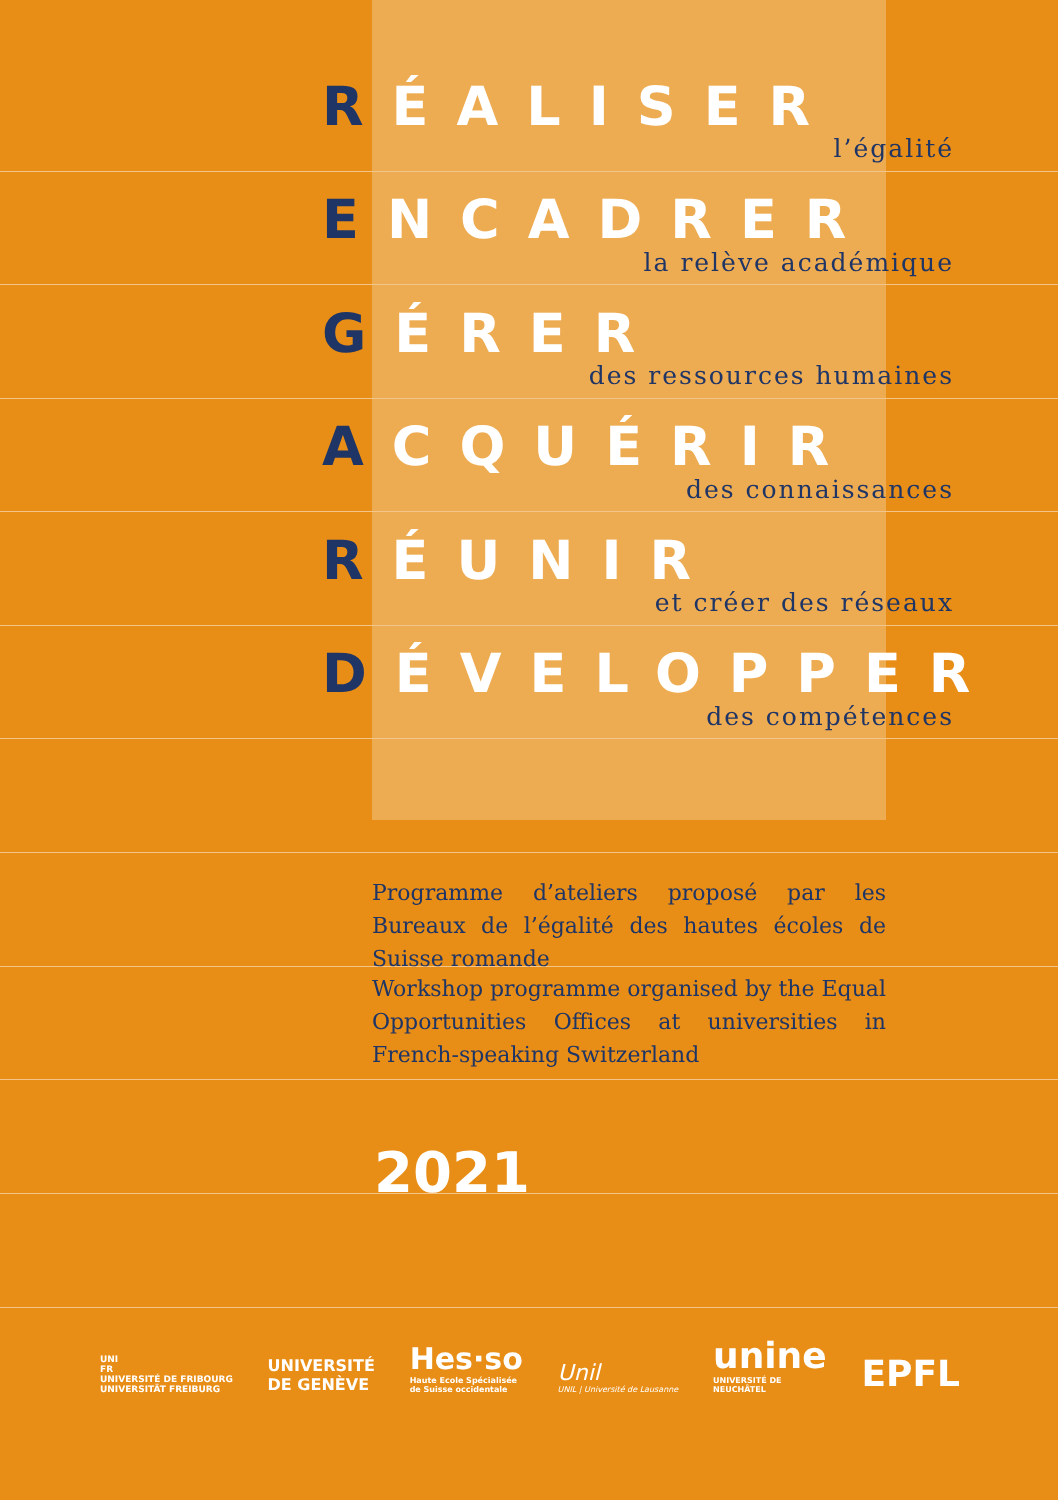RÉALISER
l’égalité
ENCADRER
la relève académique
GÉRER
des ressources humaines
ACQUÉRIR
des connaissances
RÉUNIR
et créer des réseaux
DÉVELOPPER
des compétences
Programme d’ateliers proposé par les Bureaux de l’égalité des hautes écoles de Suisse romande
Workshop programme organised by the Equal Opportunities Offices at universities in French-speaking Switzerland
2021
UNI
FR
UNIVERSITÉ DE FRIBOURG
UNIVERSITÄT FREIBURG
UNIVERSITÉ
DE GENÈVE
Hes·so
Haute Ecole Spécialisée
de Suisse occidentale
Unil
UNIL | Université de Lausanne
unine
UNIVERSITÉ DE
NEUCHÂTEL
EPFL